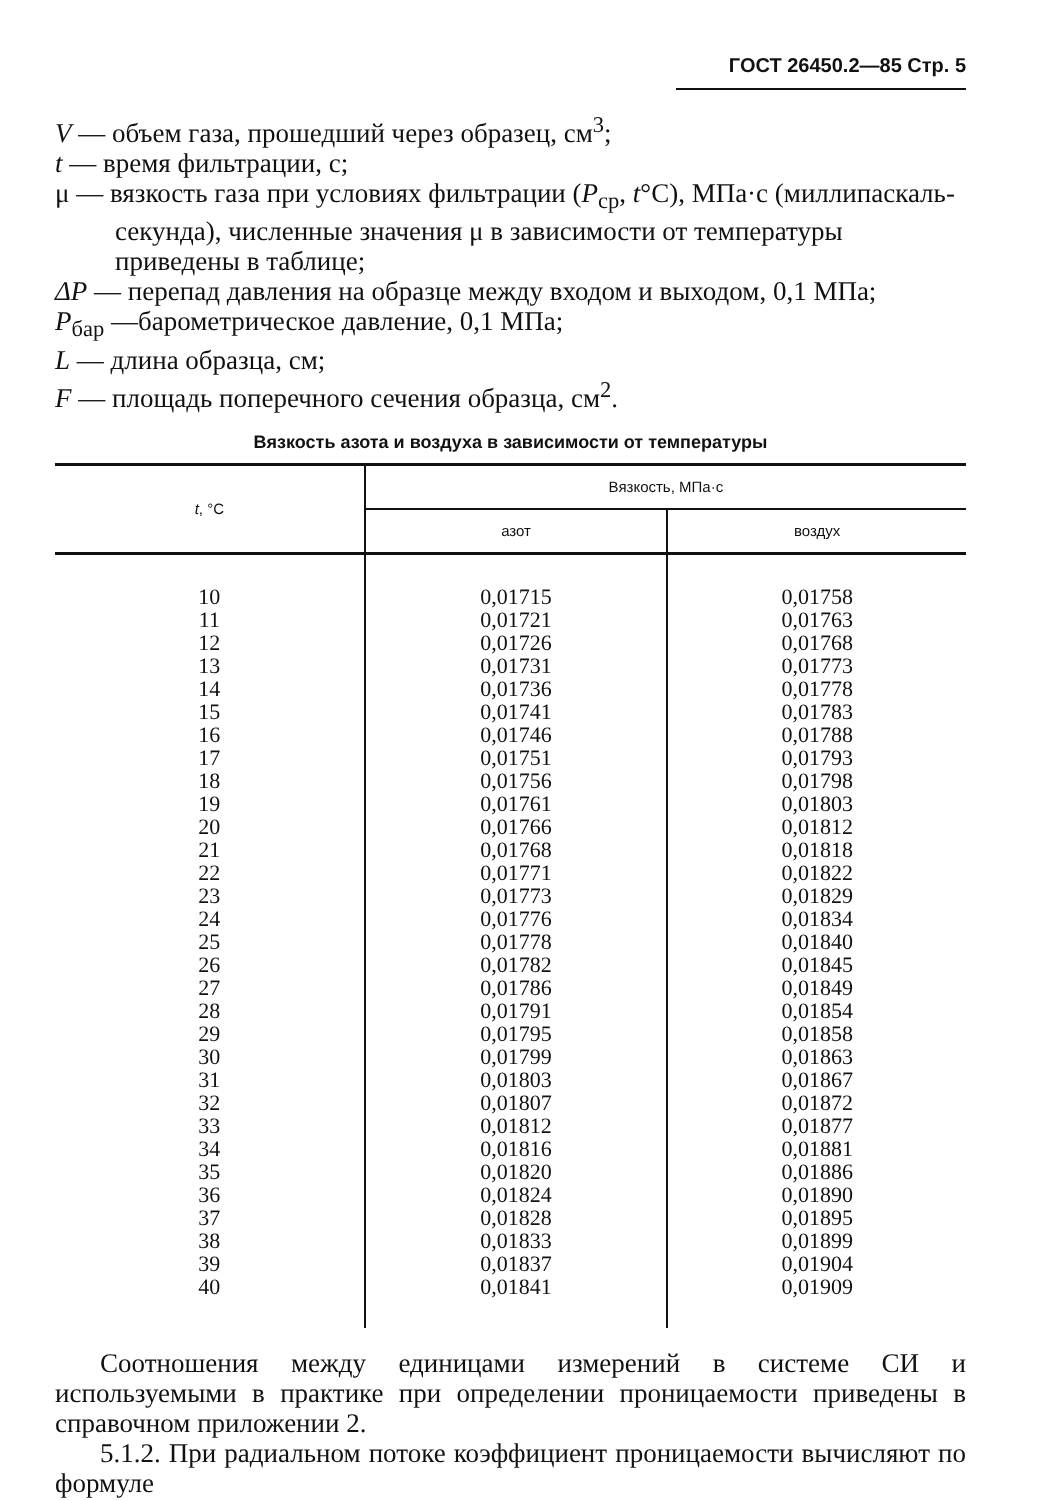ГОСТ 26450.2—85 Стр. 5
V — объем газа, прошедший через образец, см<sup>3</sup>;
t — время фильтрации, с;
μ — вязкость газа при условиях фильтрации (P<sub>ср</sub>, t°C), МПа·с (миллипаскаль-секунда), численные значения μ в зависимости от температуры приведены в таблице;
ΔP — перепад давления на образце между входом и выходом, 0,1 МПа;
P<sub>бар</sub> —барометрическое давление, 0,1 МПа;
L — длина образца, см;
F — площадь поперечного сечения образца, см<sup>2</sup>.
Вязкость азота и воздуха в зависимости от температуры
| t , °C | Вязкость, МПа·с | |
| --- | --- | --- |
| | азот | воздух |
| 10 11 12 13 14 15 16 17 18 19 20 21 22 23 24 25 26 27 28 29 30 31 32 33 34 35 36 37 38 39 40 | 0,01715 0,01721 0,01726 0,01731 0,01736 0,01741 0,01746 0,01751 0,01756 0,01761 0,01766 0,01768 0,01771 0,01773 0,01776 0,01778 0,01782 0,01786 0,01791 0,01795 0,01799 0,01803 0,01807 0,01812 0,01816 0,01820 0,01824 0,01828 0,01833 0,01837 0,01841 | 0,01758 0,01763 0,01768 0,01773 0,01778 0,01783 0,01788 0,01793 0,01798 0,01803 0,01812 0,01818 0,01822 0,01829 0,01834 0,01840 0,01845 0,01849 0,01854 0,01858 0,01863 0,01867 0,01872 0,01877 0,01881 0,01886 0,01890 0,01895 0,01899 0,01904 0,01909 |
Соотношения между единицами измерений в системе СИ и используемыми в практике при определении проницаемости приведены в справочном приложении 2.
5.1.2. При радиальном потоке коэффициент проницаемости вычисляют по формуле